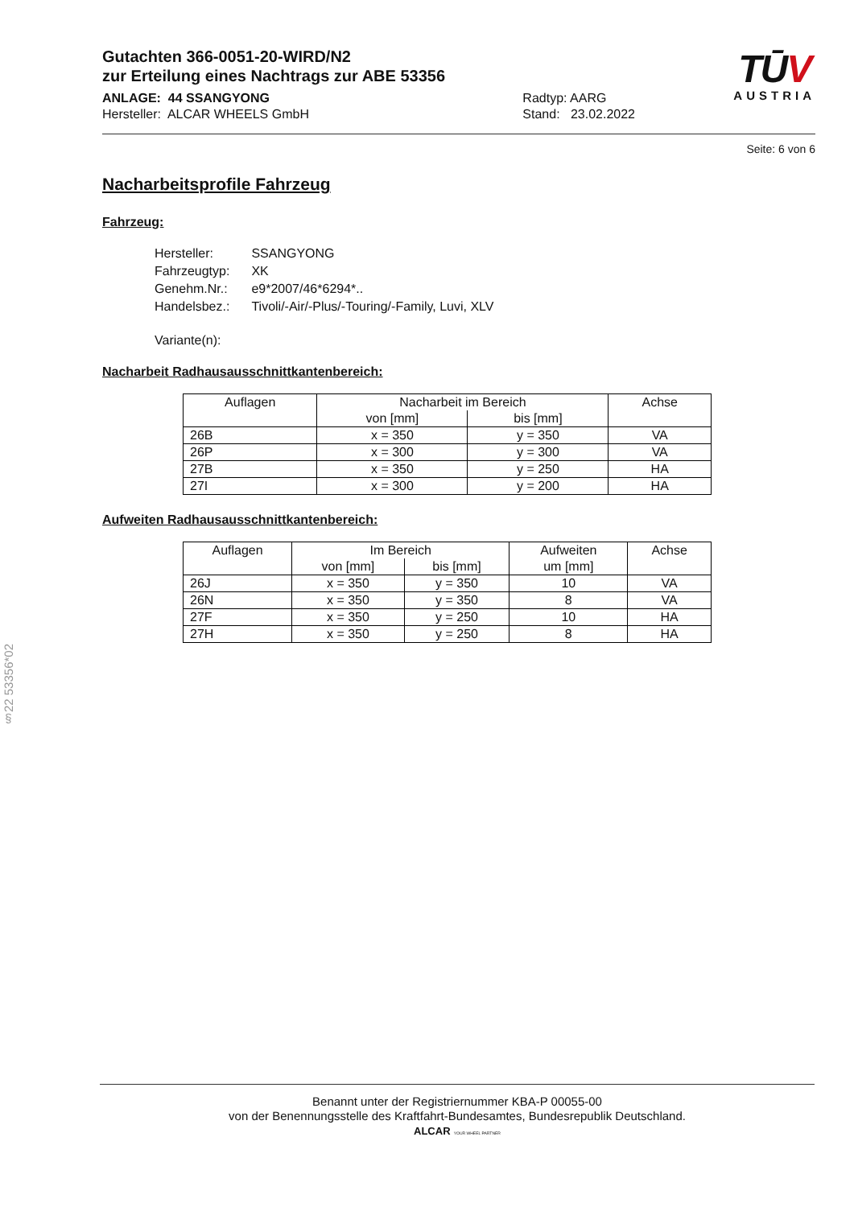Gutachten 366-0051-20-WIRD/N2
zur Erteilung eines Nachtrags zur ABE 53356
ANLAGE: 44 SSANGYONG
Hersteller: ALCAR WHEELS GmbH
Radtyp: AARG
Stand: 23.02.2022
TŪV
AUSTRIA
Seite: 6 von 6
Nacharbeitsprofile Fahrzeug
Fahrzeug:
| Hersteller: | SSANGYONG |
| Fahrzeugtyp: | XK |
| Genehm.Nr.: | e9*2007/46*6294*.. |
| Handelsbez.: | Tivoli/-Air/-Plus/-Touring/-Family, Luvi, XLV |
| Variante(n): | |
Nacharbeit Radhausausschnittkantenbereich:
| Auflagen | Nacharbeit im Bereich | | Achse |
| --- | --- | --- | --- |
| | von [mm] | bis [mm] | |
| 26B | x = 350 | y = 350 | VA |
| 26P | x = 300 | y = 300 | VA |
| 27B | x = 350 | y = 250 | HA |
| 27I | x = 300 | y = 200 | HA |
Aufweiten Radhausausschnittkantenbereich:
| Auflagen | Im Bereich | | Aufweiten | Achse |
| --- | --- | --- | --- | --- |
| | von [mm] | bis [mm] | um [mm] | |
| 26J | x = 350 | y = 350 | 10 | VA |
| 26N | x = 350 | y = 350 | 8 | VA |
| 27F | x = 350 | y = 250 | 10 | HA |
| 27H | x = 350 | y = 250 | 8 | HA |
§22 53356*02
Benannt unter der Registriernummer KBA-P 00055-00
von der Benennungsstelle des Kraftfahrt-Bundesamtes, Bundesrepublik Deutschland.
ALCAR YOUR WHEEL PARTNER